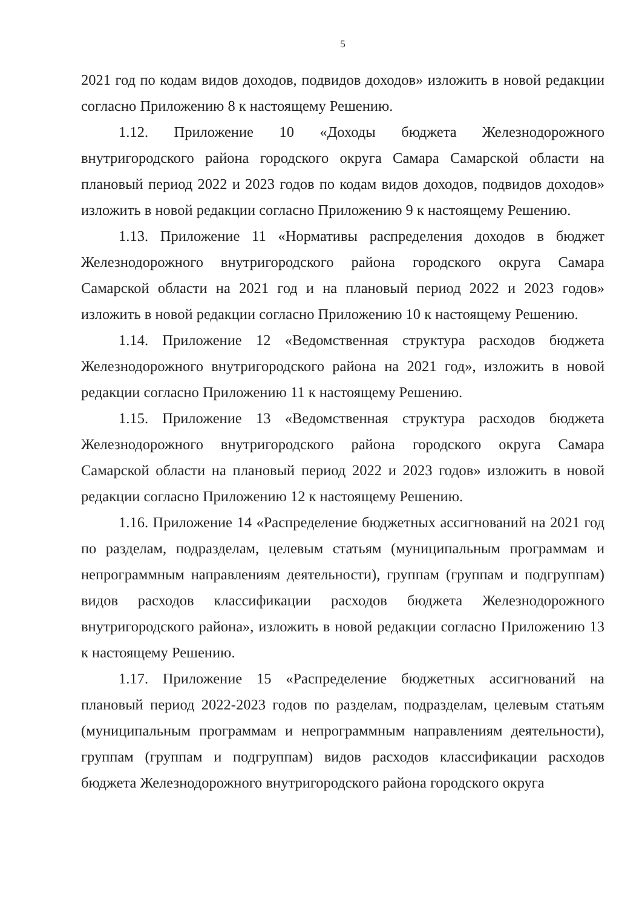5
2021 год по кодам видов доходов, подвидов доходов» изложить в новой редакции согласно Приложению 8 к настоящему Решению.
1.12. Приложение 10 «Доходы бюджета Железнодорожного внутригородского района городского округа Самара Самарской области на плановый период 2022 и 2023 годов по кодам видов доходов, подвидов доходов» изложить в новой редакции согласно Приложению 9 к настоящему Решению.
1.13. Приложение 11 «Нормативы распределения доходов в бюджет Железнодорожного внутригородского района городского округа Самара Самарской области на 2021 год и на плановый период 2022 и 2023 годов» изложить в новой редакции согласно Приложению 10 к настоящему Решению.
1.14. Приложение 12 «Ведомственная структура расходов бюджета Железнодорожного внутригородского района на 2021 год», изложить в новой редакции согласно Приложению 11 к настоящему Решению.
1.15. Приложение 13 «Ведомственная структура расходов бюджета Железнодорожного внутригородского района городского округа Самара Самарской области на плановый период 2022 и 2023 годов» изложить в новой редакции согласно Приложению 12 к настоящему Решению.
1.16. Приложение 14 «Распределение бюджетных ассигнований на 2021 год по разделам, подразделам, целевым статьям (муниципальным программам и непрограммным направлениям деятельности), группам (группам и подгруппам) видов расходов классификации расходов бюджета Железнодорожного внутригородского района», изложить в новой редакции согласно Приложению 13 к настоящему Решению.
1.17. Приложение 15 «Распределение бюджетных ассигнований на плановый период 2022-2023 годов по разделам, подразделам, целевым статьям (муниципальным программам и непрограммным направлениям деятельности), группам (группам и подгруппам) видов расходов классификации расходов бюджета Железнодорожного внутригородского района городского округа